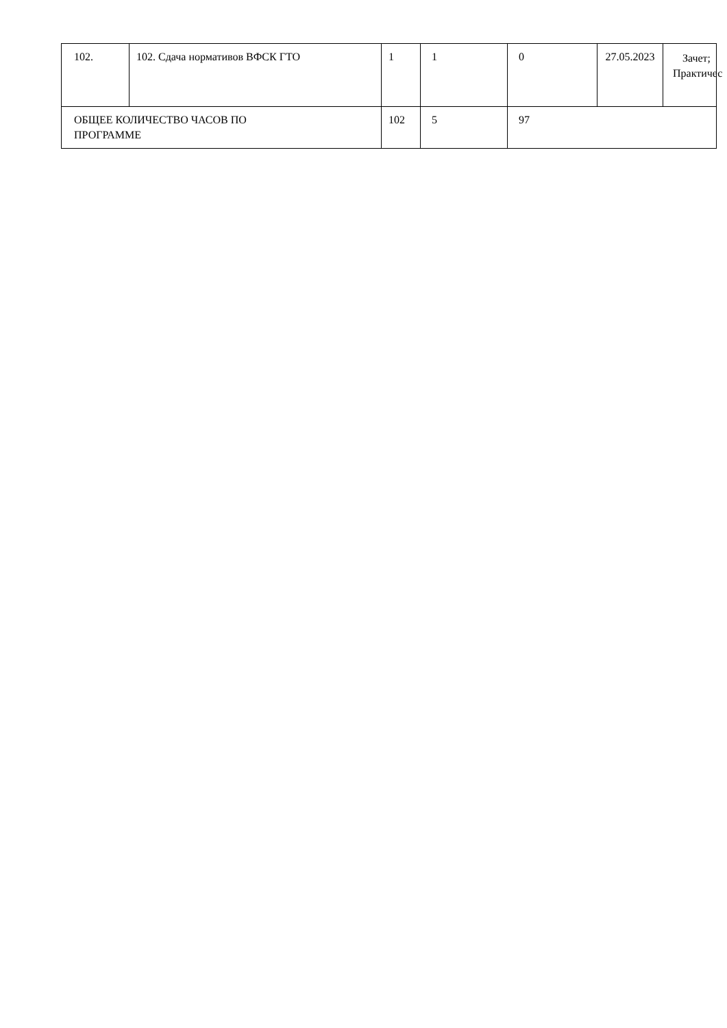| 102. | 102. Сдача нормативов ВФСК ГТО | 1 | 1 | 0 | 27.05.2023 | Зачет; Практичес |
| ОБЩЕЕ КОЛИЧЕСТВО ЧАСОВ ПО ПРОГРАММЕ | | 102 | 5 | 97 | | |